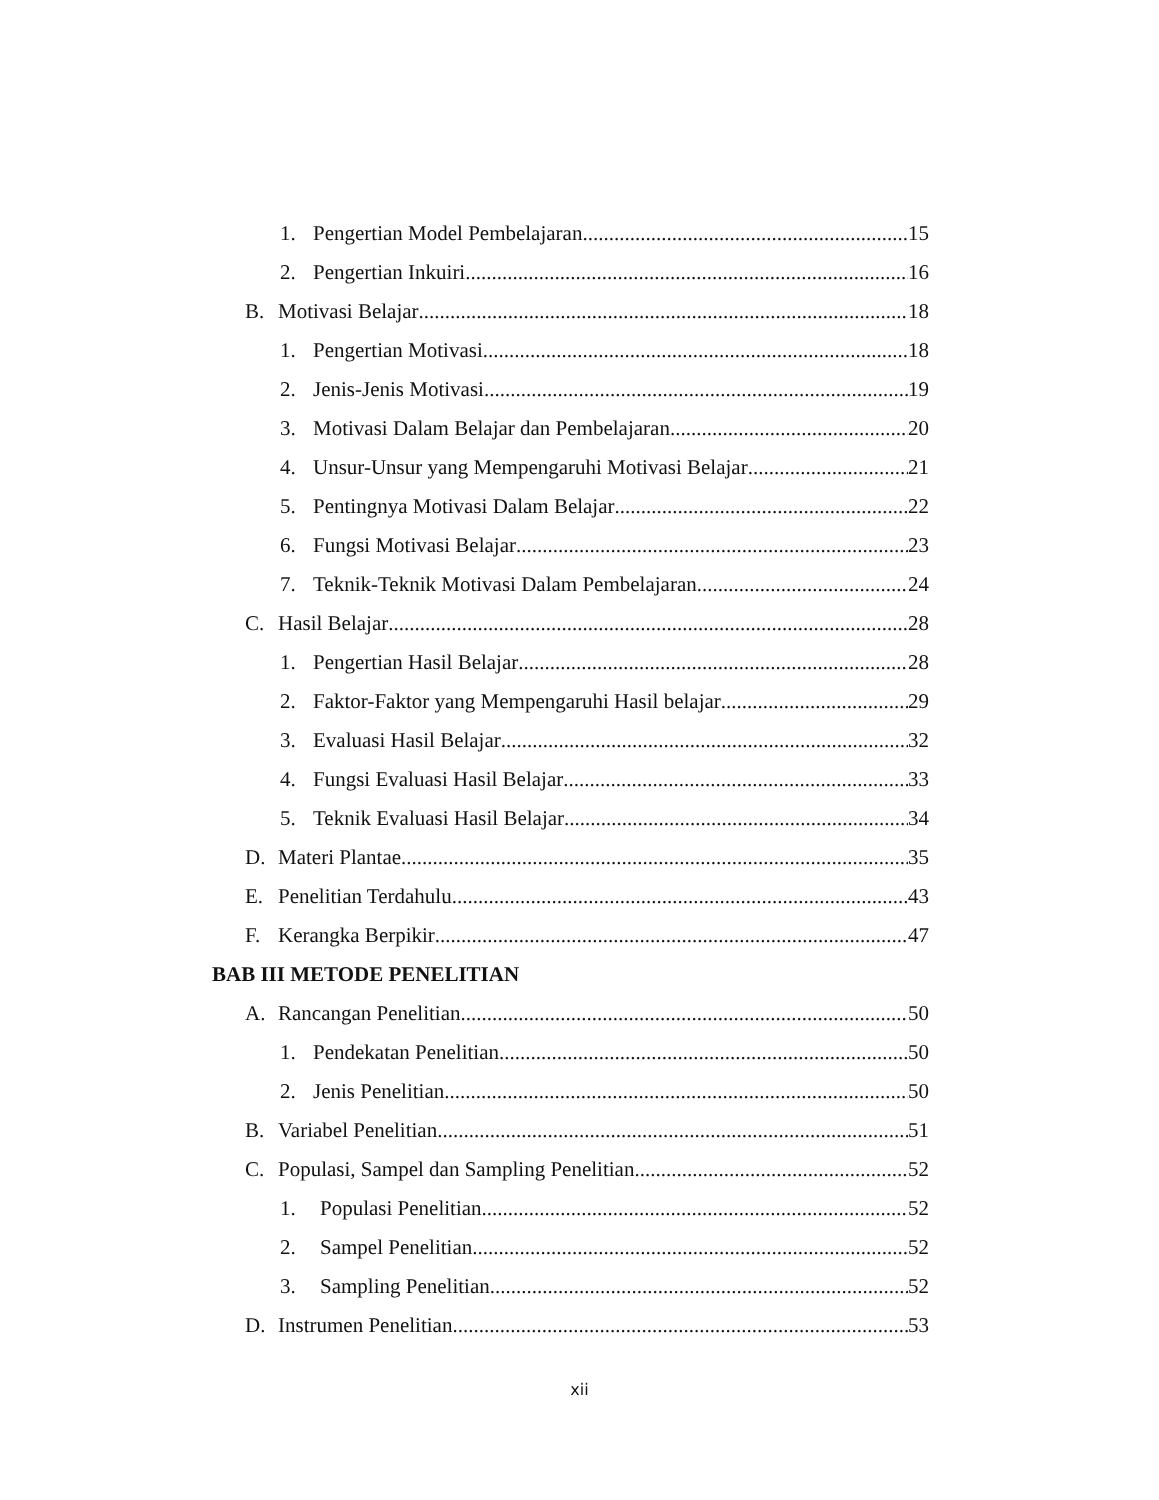1. Pengertian Model Pembelajaran 15
2. Pengertian Inkuiri 16
B. Motivasi Belajar 18
1. Pengertian Motivasi 18
2. Jenis-Jenis Motivasi 19
3. Motivasi Dalam Belajar dan Pembelajaran 20
4. Unsur-Unsur yang Mempengaruhi Motivasi Belajar 21
5. Pentingnya Motivasi Dalam Belajar 22
6. Fungsi Motivasi Belajar 23
7. Teknik-Teknik Motivasi Dalam Pembelajaran 24
C. Hasil Belajar 28
1. Pengertian Hasil Belajar 28
2. Faktor-Faktor yang Mempengaruhi Hasil belajar 29
3. Evaluasi Hasil Belajar 32
4. Fungsi Evaluasi Hasil Belajar 33
5. Teknik Evaluasi Hasil Belajar 34
D. Materi Plantae 35
E. Penelitian Terdahulu 43
F. Kerangka Berpikir 47
BAB III METODE PENELITIAN
A. Rancangan Penelitian 50
1. Pendekatan Penelitian 50
2. Jenis Penelitian 50
B. Variabel Penelitian 51
C. Populasi, Sampel dan Sampling Penelitian 52
1. Populasi Penelitian 52
2. Sampel Penelitian 52
3. Sampling Penelitian 52
D. Instrumen Penelitian 53
xii